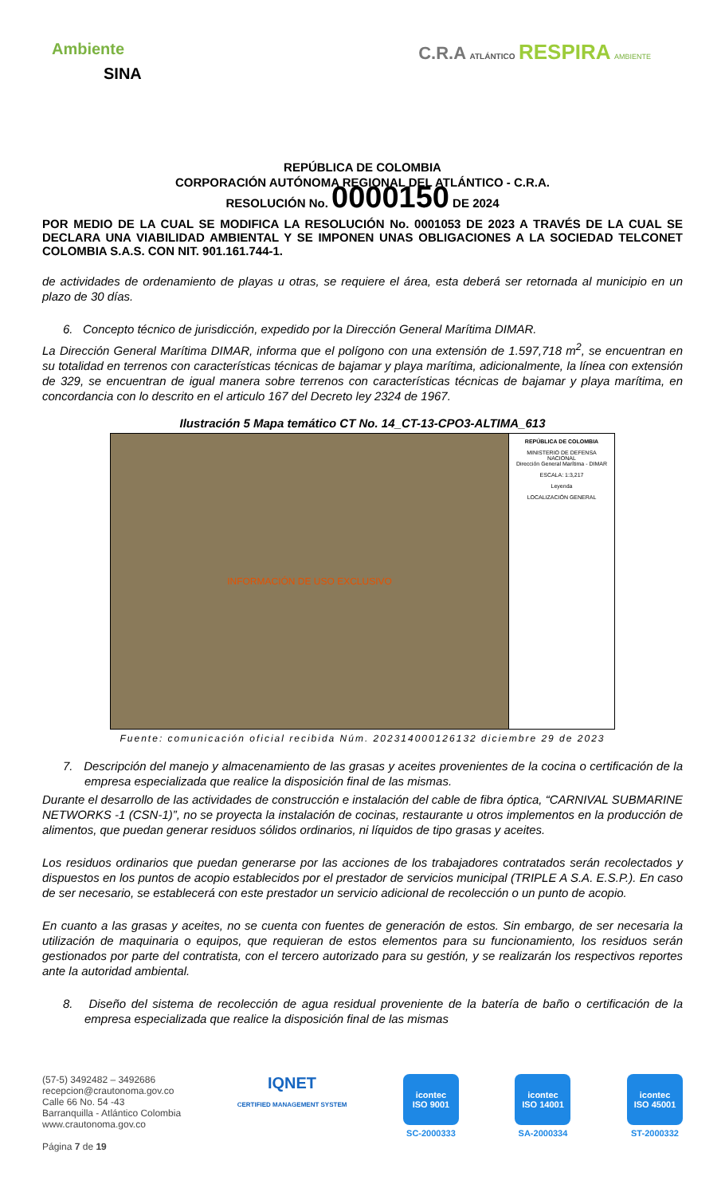Ambiente
SINA
C.R.A ATLÁNTICO RESPIRA AMBIENTE
REPÚBLICA DE COLOMBIA
CORPORACIÓN AUTÓNOMA REGIONAL DEL ATLÁNTICO - C.R.A.
RESOLUCIÓN No. 0000150 DE 2024
POR MEDIO DE LA CUAL SE MODIFICA LA RESOLUCIÓN No. 0001053 DE 2023 A TRAVÉS DE LA CUAL SE DECLARA UNA VIABILIDAD AMBIENTAL Y SE IMPONEN UNAS OBLIGACIONES A LA SOCIEDAD TELCONET COLOMBIA S.A.S. CON NIT. 901.161.744-1.
de actividades de ordenamiento de playas u otras, se requiere el área, esta deberá ser retornada al municipio en un plazo de 30 días.
6. Concepto técnico de jurisdicción, expedido por la Dirección General Marítima DIMAR.
La Dirección General Marítima DIMAR, informa que el polígono con una extensión de 1.597,718 m<sup>2</sup>, se encuentran en su totalidad en terrenos con características técnicas de bajamar y playa marítima, adicionalmente, la línea con extensión de 329, se encuentran de igual manera sobre terrenos con características técnicas de bajamar y playa marítima, en concordancia con lo descrito en el articulo 167 del Decreto ley 2324 de 1967.
Ilustración 5 Mapa temático CT No. 14_CT-13-CPO3-ALTIMA_613
INFORMACIÓN DE USO EXCLUSIVO
REPÚBLICA DE COLOMBIA
MINISTERIO DE DEFENSA NACIONAL
Dirección General Marítima - DIMAR
ESCALA: 1:3,217
Leyenda
LOCALIZACIÓN GENERAL
Fuente: comunicación oficial recibida Núm. 202314000126132 diciembre 29 de 2023
7. Descripción del manejo y almacenamiento de las grasas y aceites provenientes de la cocina o certificación de la empresa especializada que realice la disposición final de las mismas.
Durante el desarrollo de las actividades de construcción e instalación del cable de fibra óptica, “CARNIVAL SUBMARINE NETWORKS -1 (CSN-1)”, no se proyecta la instalación de cocinas, restaurante u otros implementos en la producción de alimentos, que puedan generar residuos sólidos ordinarios, ni líquidos de tipo grasas y aceites.
Los residuos ordinarios que puedan generarse por las acciones de los trabajadores contratados serán recolectados y dispuestos en los puntos de acopio establecidos por el prestador de servicios municipal (TRIPLE A S.A. E.S.P.). En caso de ser necesario, se establecerá con este prestador un servicio adicional de recolección o un punto de acopio.
En cuanto a las grasas y aceites, no se cuenta con fuentes de generación de estos. Sin embargo, de ser necesaria la utilización de maquinaria o equipos, que requieran de estos elementos para su funcionamiento, los residuos serán gestionados por parte del contratista, con el tercero autorizado para su gestión, y se realizarán los respectivos reportes ante la autoridad ambiental.
8. Diseño del sistema de recolección de agua residual proveniente de la batería de baño o certificación de la empresa especializada que realice la disposición final de las mismas
(57-5) 3492482 – 3492686
recepcion@crautonoma.gov.co
Calle 66 No. 54 -43
Barranquilla - Atlántico Colombia
www.crautonoma.gov.co
Página 7 de 19
IQNET
CERTIFIED MANAGEMENT SYSTEM
icontec
ISO 9001
SC-2000333
icontec
ISO 14001
SA-2000334
icontec
ISO 45001
ST-2000332